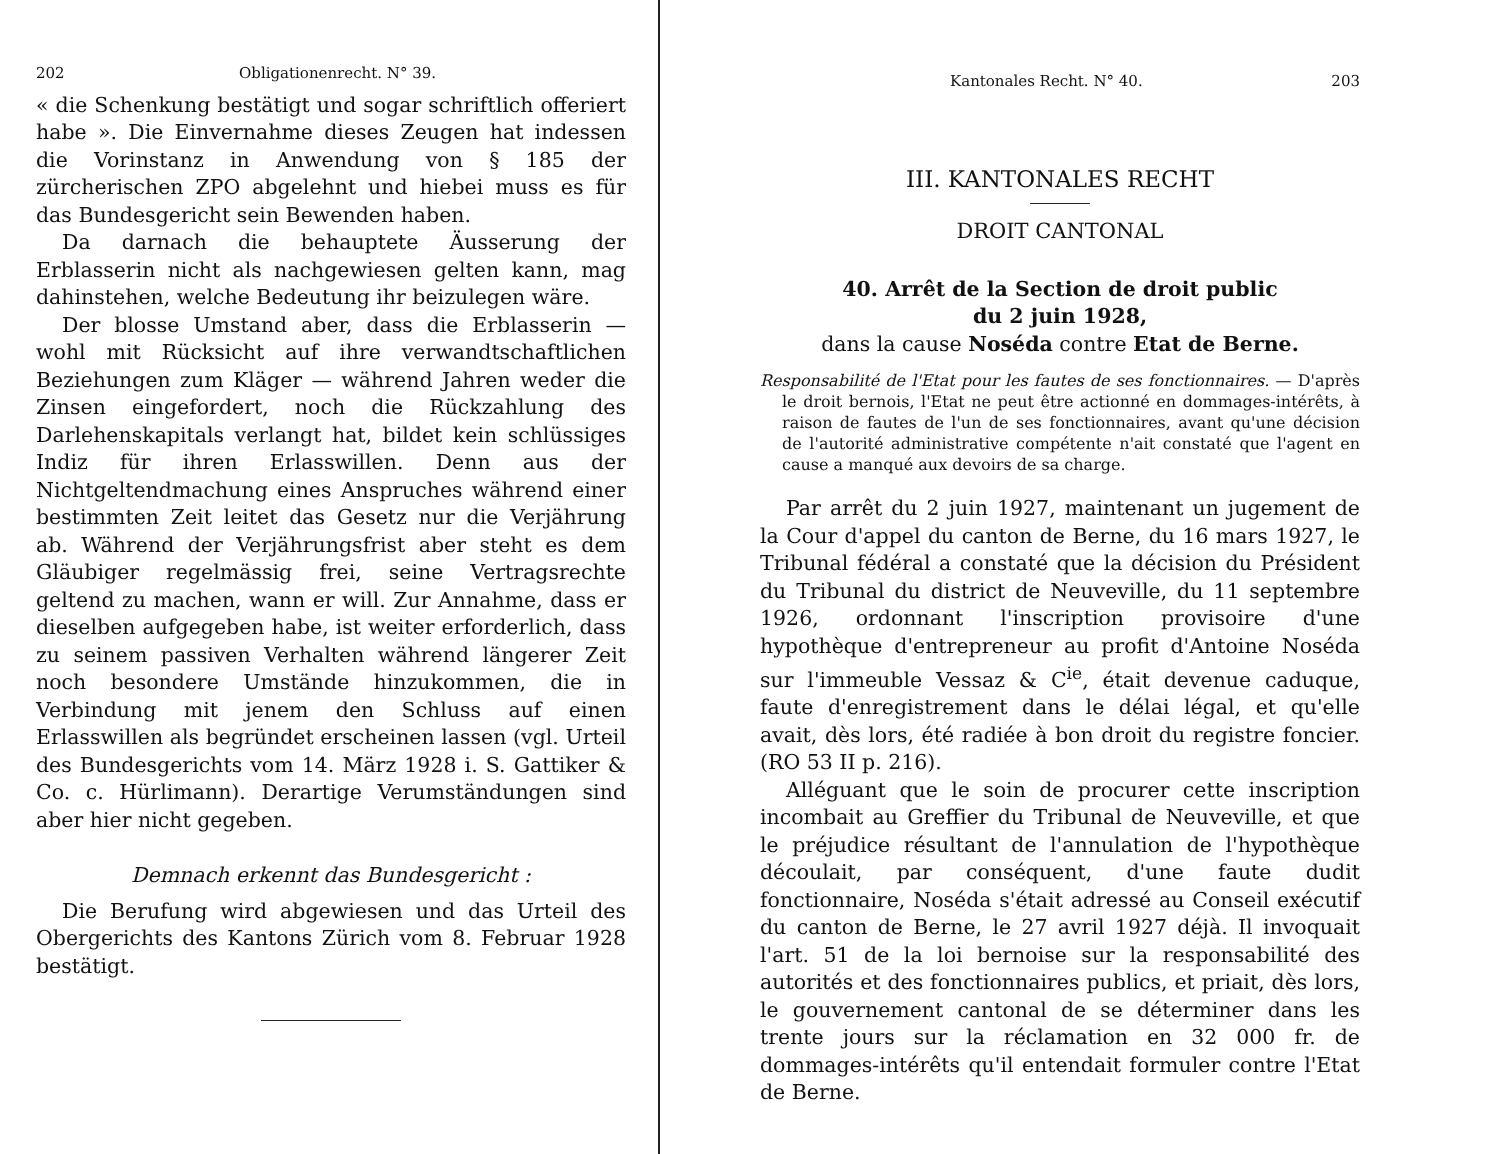202 Obligationenrecht. N° 39.
« die Schenkung bestätigt und sogar schriftlich offeriert habe ». Die Einvernahme dieses Zeugen hat indessen die Vorinstanz in Anwendung von § 185 der zürcherischen ZPO abgelehnt und hiebei muss es für das Bundesgericht sein Bewenden haben.
Da darnach die behauptete Äusserung der Erblasserin nicht als nachgewiesen gelten kann, mag dahinstehen, welche Bedeutung ihr beizulegen wäre.
Der blosse Umstand aber, dass die Erblasserin — wohl mit Rücksicht auf ihre verwandtschaftlichen Beziehungen zum Kläger — während Jahren weder die Zinsen eingefordert, noch die Rückzahlung des Darlehenskapitals verlangt hat, bildet kein schlüssiges Indiz für ihren Erlasswillen. Denn aus der Nichtgeltendmachung eines Anspruches während einer bestimmten Zeit leitet das Gesetz nur die Verjährung ab. Während der Verjährungsfrist aber steht es dem Gläubiger regelmässig frei, seine Vertragsrechte geltend zu machen, wann er will. Zur Annahme, dass er dieselben aufgegeben habe, ist weiter erforderlich, dass zu seinem passiven Verhalten während längerer Zeit noch besondere Umstände hinzukommen, die in Verbindung mit jenem den Schluss auf einen Erlasswillen als begründet erscheinen lassen (vgl. Urteil des Bundesgerichts vom 14. März 1928 i. S. Gattiker & Co. c. Hürlimann). Derartige Verumständungen sind aber hier nicht gegeben.
Demnach erkennt das Bundesgericht :
Die Berufung wird abgewiesen und das Urteil des Obergerichts des Kantons Zürich vom 8. Februar 1928 bestätigt.
Kantonales Recht. N° 40. 203
III. KANTONALES RECHT
DROIT CANTONAL
40. Arrêt de la Section de droit public
du 2 juin 1928,
dans la cause Noséda contre Etat de Berne.
Responsabilité de l'Etat pour les fautes de ses fonctionnaires. — D'après le droit bernois, l'Etat ne peut être actionné en dommages-intérêts, à raison de fautes de l'un de ses fonctionnaires, avant qu'une décision de l'autorité administrative compétente n'ait constaté que l'agent en cause a manqué aux devoirs de sa charge.
Par arrêt du 2 juin 1927, maintenant un jugement de la Cour d'appel du canton de Berne, du 16 mars 1927, le Tribunal fédéral a constaté que la décision du Président du Tribunal du district de Neuveville, du 11 septembre 1926, ordonnant l'inscription provisoire d'une hypothèque d'entrepreneur au profit d'Antoine Noséda sur l'immeuble Vessaz & C<sup>ie</sup>, était devenue caduque, faute d'enregistrement dans le délai légal, et qu'elle avait, dès lors, été radiée à bon droit du registre foncier. (RO 53 II p. 216).
Alléguant que le soin de procurer cette inscription incombait au Greffier du Tribunal de Neuveville, et que le préjudice résultant de l'annulation de l'hypothèque découlait, par conséquent, d'une faute dudit fonctionnaire, Noséda s'était adressé au Conseil exécutif du canton de Berne, le 27 avril 1927 déjà. Il invoquait l'art. 51 de la loi bernoise sur la responsabilité des autorités et des fonctionnaires publics, et priait, dès lors, le gouvernement cantonal de se déterminer dans les trente jours sur la réclamation en 32 000 fr. de dommages-intérêts qu'il entendait formuler contre l'Etat de Berne.